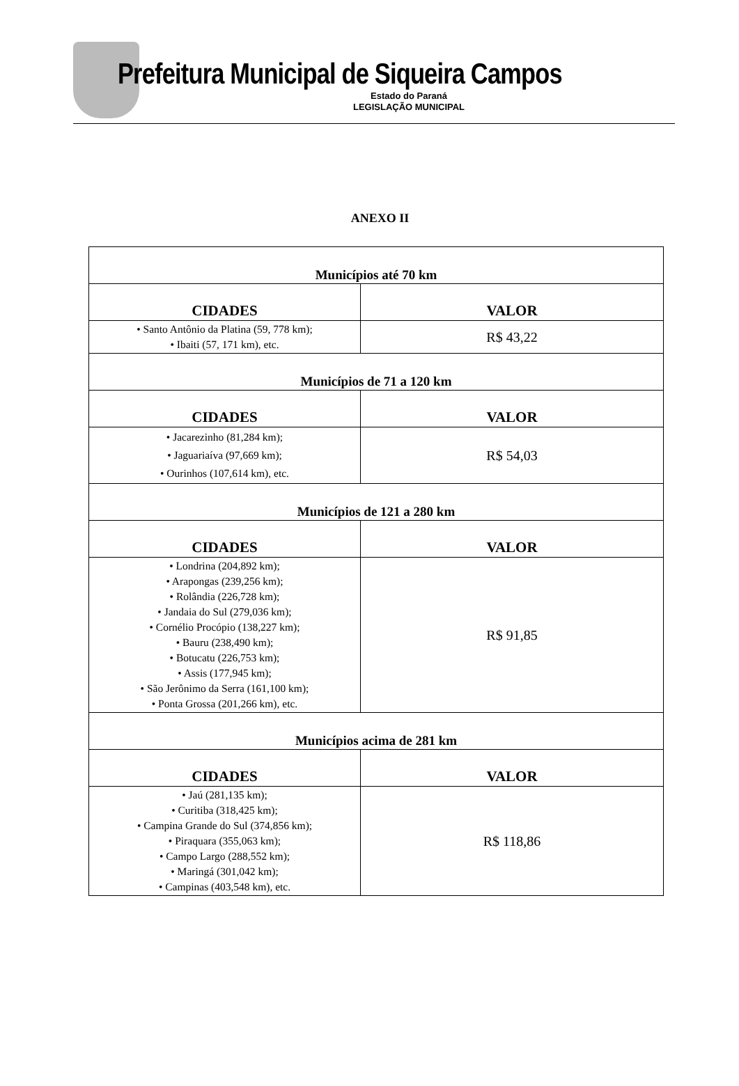Prefeitura Municipal de Siqueira Campos
Estado do Paraná
LEGISLAÇÃO MUNICIPAL
ANEXO II
| Municípios até 70 km | |
| --- | --- |
| CIDADES | VALOR |
| • Santo Antônio da Platina (59, 778 km); • Ibaiti (57, 171 km), etc. | R$ 43,22 |
| Municípios de 71 a 120 km | |
| CIDADES | VALOR |
| • Jacarezinho (81,284 km); • Jaguariaíva (97,669 km); • Ourinhos (107,614 km), etc. | R$ 54,03 |
| Municípios de 121 a 280 km | |
| CIDADES | VALOR |
| • Londrina (204,892 km); • Arapongas (239,256 km); • Rolândia (226,728 km); • Jandaia do Sul (279,036 km); • Cornélio Procópio (138,227 km); • Bauru (238,490 km); • Botucatu (226,753 km); • Assis (177,945 km); • São Jerônimo da Serra (161,100 km); • Ponta Grossa (201,266 km), etc. | R$ 91,85 |
| Municípios acima de 281 km | |
| CIDADES | VALOR |
| • Jaú (281,135 km); • Curitiba (318,425 km); • Campina Grande do Sul (374,856 km); • Piraquara (355,063 km); • Campo Largo (288,552 km); • Maringá (301,042 km); • Campinas (403,548 km), etc. | R$ 118,86 |